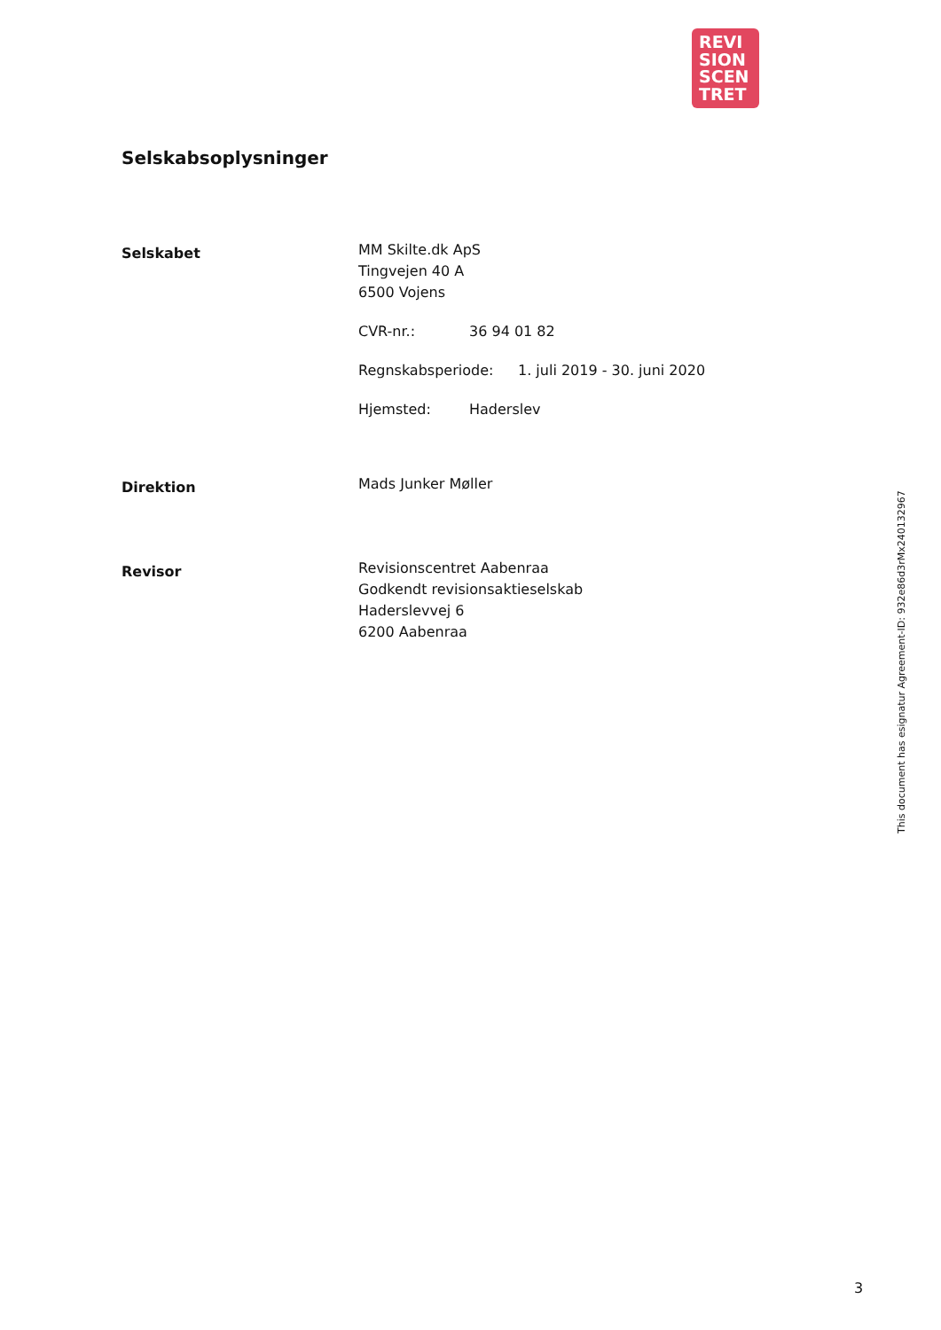REVI
SION
SCEN
TRET
Selskabsoplysninger
Selskabet
MM Skilte.dk ApS
Tingvejen 40 A
6500 Vojens
CVR-nr.: 36 94 01 82
Regnskabsperiode: 1. juli 2019 - 30. juni 2020
Hjemsted: Haderslev
Direktion
Mads Junker Møller
Revisor
Revisionscentret Aabenraa
Godkendt revisionsaktieselskab
Haderslevvej 6
6200 Aabenraa
This document has esignatur Agreement-ID: 932e86d3rMx240132967
3